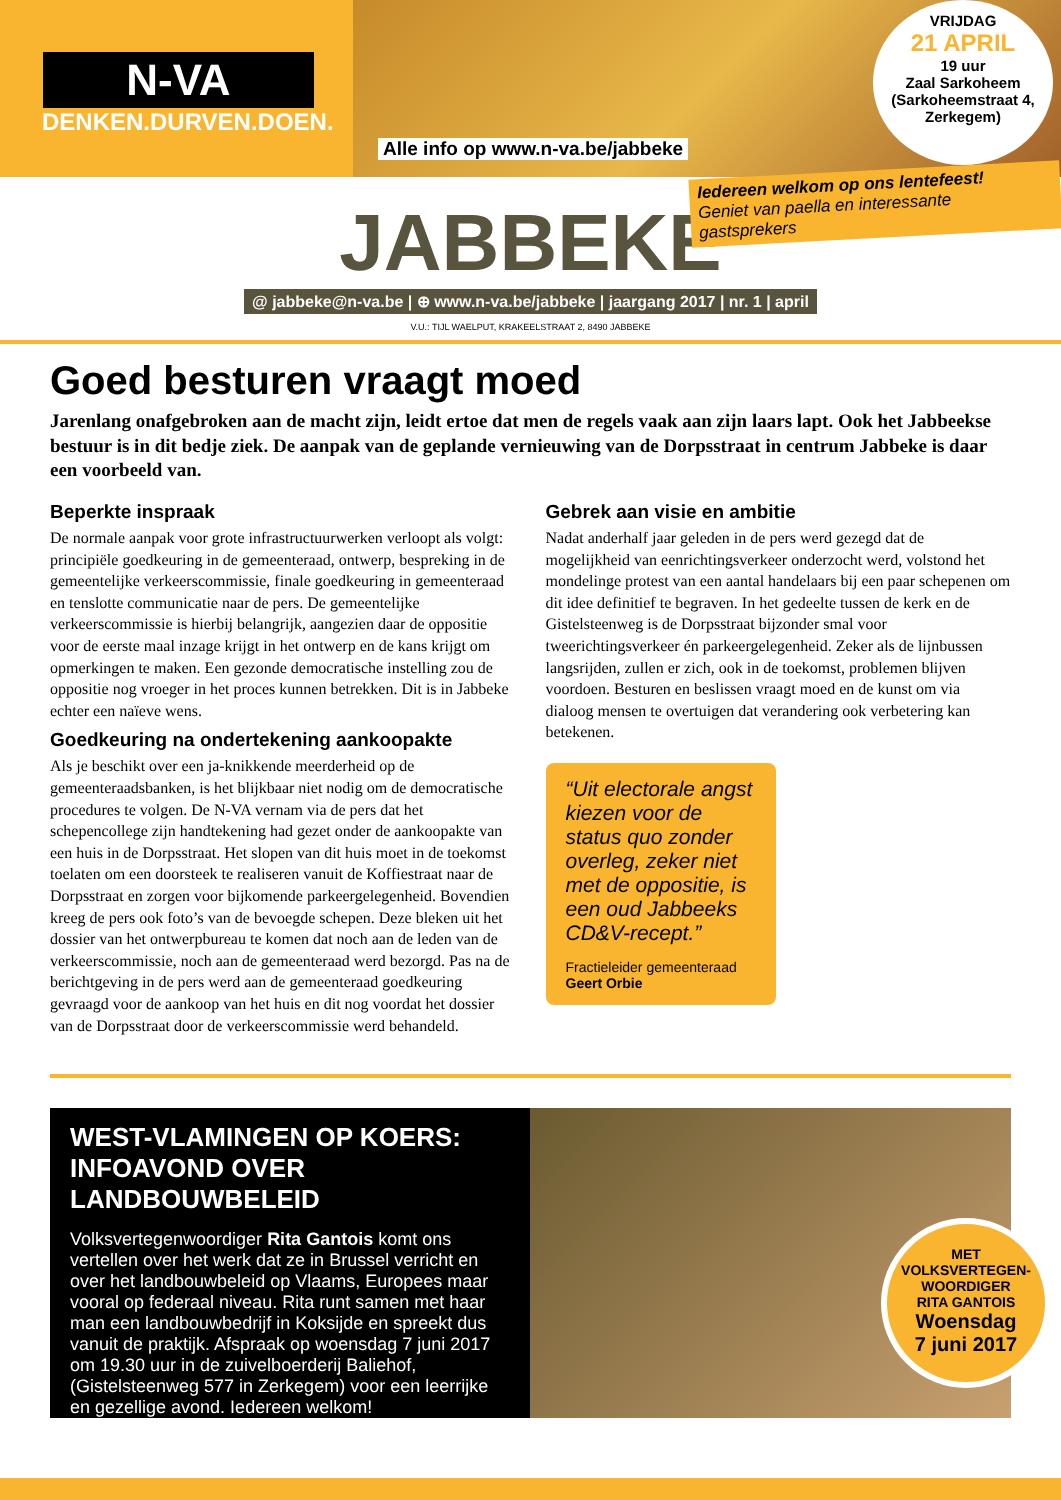N-VA
DENKEN.DURVEN.DOEN.
Alle info op www.n-va.be/jabbeke
VRIJDAG
21 APRIL
19 uur
Zaal Sarkoheem
(Sarkoheemstraat 4,
Zerkegem)
Iedereen welkom op ons lentefeest!
Geniet van paella en interessante gastsprekers
JABBEKE
@ jabbeke@n-va.be | ⊕ www.n-va.be/jabbeke | jaargang 2017 | nr. 1 | april
V.U.: TIJL WAELPUT, KRAKEELSTRAAT 2, 8490 JABBEKE
Goed besturen vraagt moed
Jarenlang onafgebroken aan de macht zijn, leidt ertoe dat men de regels vaak aan zijn laars lapt. Ook het Jabbeekse bestuur is in dit bedje ziek. De aanpak van de geplande vernieuwing van de Dorpsstraat in centrum Jabbeke is daar een voorbeeld van.
Beperkte inspraak
De normale aanpak voor grote infrastructuurwerken verloopt als volgt: principiële goedkeuring in de gemeenteraad, ontwerp, bespreking in de gemeentelijke verkeerscommissie, finale goedkeuring in gemeenteraad en tenslotte communicatie naar de pers. De gemeentelijke verkeerscommissie is hierbij belangrijk, aangezien daar de oppositie voor de eerste maal inzage krijgt in het ontwerp en de kans krijgt om opmerkingen te maken. Een gezonde democratische instelling zou de oppositie nog vroeger in het proces kunnen betrekken. Dit is in Jabbeke echter een naïeve wens.
Goedkeuring na ondertekening aankoopakte
Als je beschikt over een ja-knikkende meerderheid op de gemeenteraadsbanken, is het blijkbaar niet nodig om de democratische procedures te volgen. De N-VA vernam via de pers dat het schepencollege zijn handtekening had gezet onder de aankoopakte van een huis in de Dorpsstraat. Het slopen van dit huis moet in de toekomst toelaten om een doorsteek te realiseren vanuit de Koffiestraat naar de Dorpsstraat en zorgen voor bijkomende parkeergelegenheid. Bovendien kreeg de pers ook foto’s van de bevoegde schepen. Deze bleken uit het dossier van het ontwerpbureau te komen dat noch aan de leden van de verkeerscommissie, noch aan de gemeenteraad werd bezorgd. Pas na de berichtgeving in de pers werd aan de gemeenteraad goedkeuring gevraagd voor de aankoop van het huis en dit nog voordat het dossier van de Dorpsstraat door de verkeerscommissie werd behandeld.
Gebrek aan visie en ambitie
Nadat anderhalf jaar geleden in de pers werd gezegd dat de mogelijkheid van eenrichtingsverkeer onderzocht werd, volstond het mondelinge protest van een aantal handelaars bij een paar schepenen om dit idee definitief te begraven. In het gedeelte tussen de kerk en de Gistelsteenweg is de Dorpsstraat bijzonder smal voor tweerichtingsverkeer én parkeergelegenheid. Zeker als de lijnbussen langsrijden, zullen er zich, ook in de toekomst, problemen blijven voordoen. Besturen en beslissen vraagt moed en de kunst om via dialoog mensen te overtuigen dat verandering ook verbetering kan betekenen.
“Uit electorale angst kiezen voor de status quo zonder overleg, zeker niet met de oppositie, is een oud Jabbeeks CD&V-recept.”
Fractieleider gemeenteraad
Geert Orbie
WEST-VLAMINGEN OP KOERS:
INFOAVOND OVER LANDBOUWBELEID
Volksvertegenwoordiger Rita Gantois komt ons vertellen over het werk dat ze in Brussel verricht en over het landbouwbeleid op Vlaams, Europees maar vooral op federaal niveau. Rita runt samen met haar man een landbouwbedrijf in Koksijde en spreekt dus vanuit de praktijk. Afspraak op woensdag 7 juni 2017 om 19.30 uur in de zuivelboerderij Baliehof, (Gistelsteenweg 577 in Zerkegem) voor een leerrijke en gezellige avond. Iedereen welkom!
MET
VOLKSVERTEGEN-
WOORDIGER
RITA GANTOIS
Woensdag
7 juni 2017